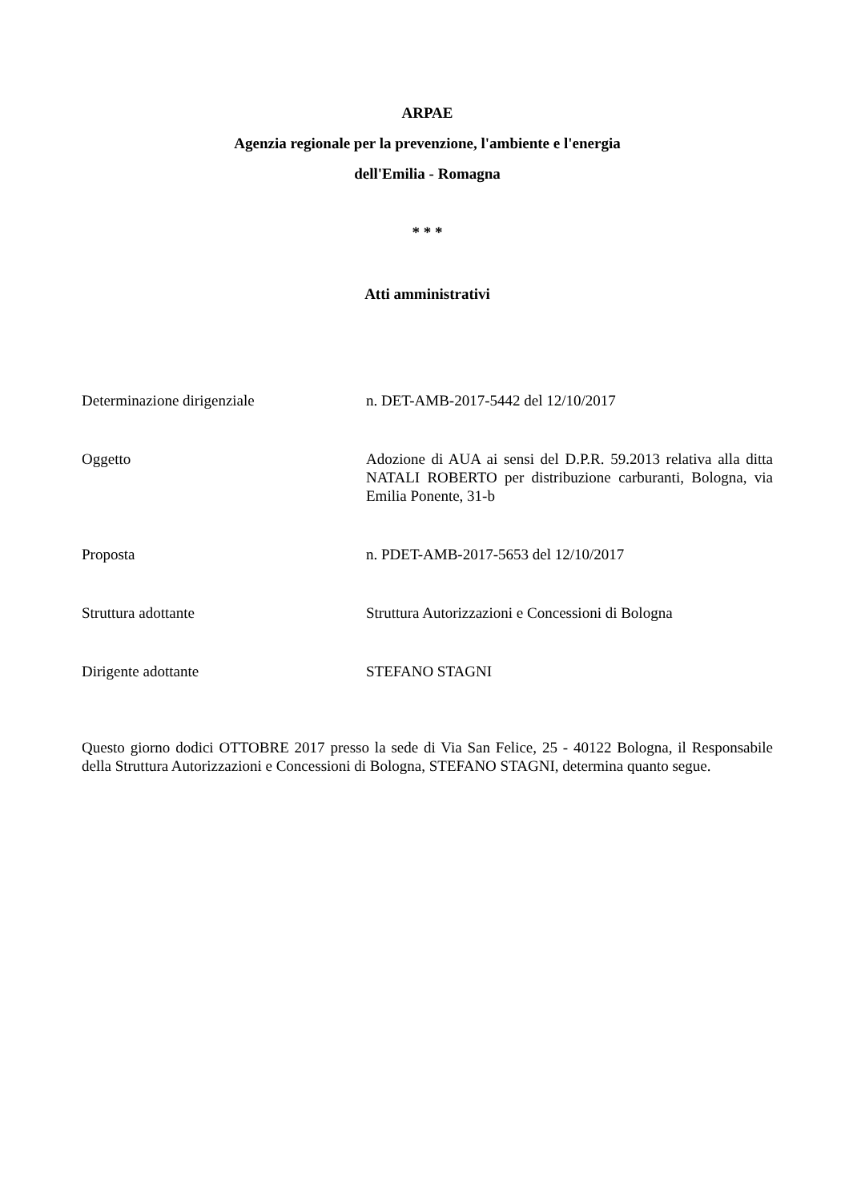ARPAE
Agenzia regionale per la prevenzione, l'ambiente e l'energia
dell'Emilia - Romagna
* * *
Atti amministrativi
Determinazione dirigenziale n. DET-AMB-2017-5442 del 12/10/2017
Oggetto Adozione di AUA ai sensi del D.P.R. 59.2013 relativa alla ditta NATALI ROBERTO per distribuzione carburanti, Bologna, via Emilia Ponente, 31-b
Proposta n. PDET-AMB-2017-5653 del 12/10/2017
Struttura adottante Struttura Autorizzazioni e Concessioni di Bologna
Dirigente adottante STEFANO STAGNI
Questo giorno dodici OTTOBRE 2017 presso la sede di Via San Felice, 25 - 40122 Bologna, il Responsabile della Struttura Autorizzazioni e Concessioni di Bologna, STEFANO STAGNI, determina quanto segue.